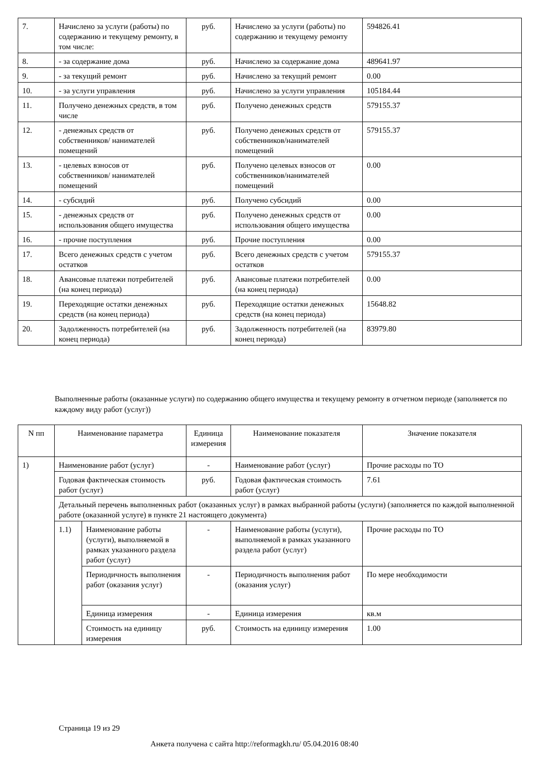| 7. | Начислено за услуги (работы) по содержанию и текущему ремонту, в том числе: | руб. | Начислено за услуги (работы) по содержанию и текущему ремонту | 594826.41 |
| 8. | - за содержание дома | руб. | Начислено за содержание дома | 489641.97 |
| 9. | - за текущий ремонт | руб. | Начислено за текущий ремонт | 0.00 |
| 10. | - за услуги управления | руб. | Начислено за услуги управления | 105184.44 |
| 11. | Получено денежных средств, в том числе | руб. | Получено денежных средств | 579155.37 |
| 12. | - денежных средств от собственников/ нанимателей помещений | руб. | Получено денежных средств от собственников/нанимателей помещений | 579155.37 |
| 13. | - целевых взносов от собственников/ нанимателей помещений | руб. | Получено целевых взносов от собственников/нанимателей помещений | 0.00 |
| 14. | - субсидий | руб. | Получено субсидий | 0.00 |
| 15. | - денежных средств от использования общего имущества | руб. | Получено денежных средств от использования общего имущества | 0.00 |
| 16. | - прочие поступления | руб. | Прочие поступления | 0.00 |
| 17. | Всего денежных средств с учетом остатков | руб. | Всего денежных средств с учетом остатков | 579155.37 |
| 18. | Авансовые платежи потребителей (на конец периода) | руб. | Авансовые платежи потребителей (на конец периода) | 0.00 |
| 19. | Переходящие остатки денежных средств (на конец периода) | руб. | Переходящие остатки денежных средств (на конец периода) | 15648.82 |
| 20. | Задолженность потребителей (на конец периода) | руб. | Задолженность потребителей (на конец периода) | 83979.80 |
Выполненные работы (оказанные услуги) по содержанию общего имущества и текущему ремонту в отчетном периоде (заполняется по каждому виду работ (услуг))
| N пп | Наименование параметра | | Единица измерения | Наименование показателя | Значение показателя |
| --- | --- | --- | --- | --- | --- |
| 1) | Наименование работ (услуг) | | - | Наименование работ (услуг) | Прочие расходы по ТО |
| | Годовая фактическая стоимость работ (услуг) | | руб. | Годовая фактическая стоимость работ (услуг) | 7.61 |
| | Детальный перечень выполненных работ (оказанных услуг) в рамках выбранной работы (услуги) (заполняется по каждой выполненной работе (оказанной услуге) в пункте 21 настоящего документа) | | | | |
| | 1.1) | Наименование работы (услуги), выполняемой в рамках указанного раздела работ (услуг) | - | Наименование работы (услуги), выполняемой в рамках указанного раздела работ (услуг) | Прочие расходы по ТО |
| | | Периодичность выполнения работ (оказания услуг) | - | Периодичность выполнения работ (оказания услуг) | По мере необходимости |
| | | Единица измерения | - | Единица измерения | кв.м |
| | | Стоимость на единицу измерения | руб. | Стоимость на единицу измерения | 1.00 |
Страница 19 из 29
Анкета получена с сайта http://reformagkh.ru/ 05.04.2016 08:40